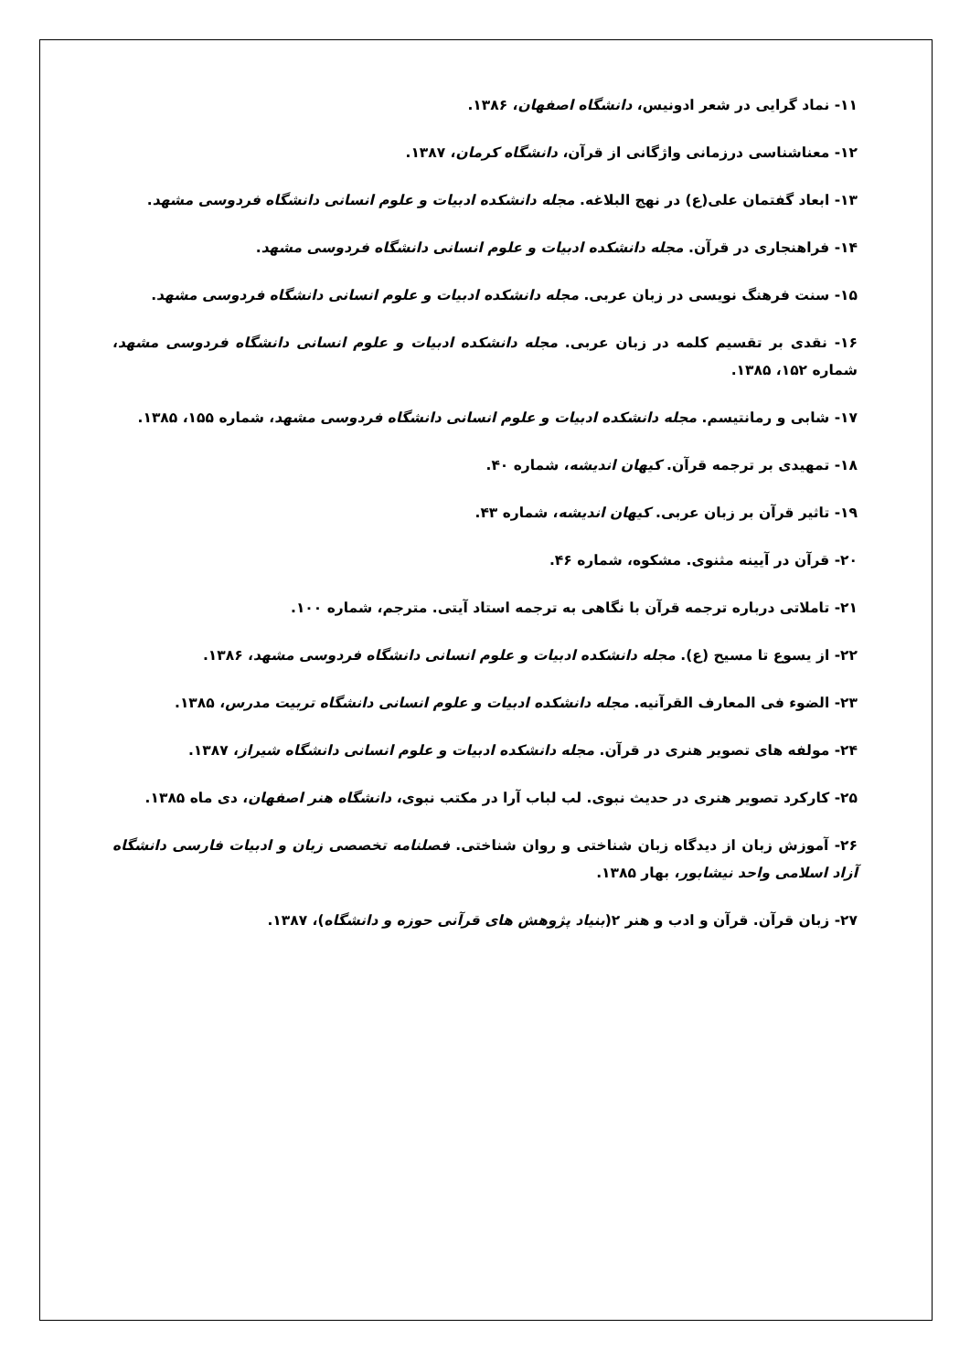۱۱- نماد گرایی در شعر ادونیس، دانشگاه اصفهان، ۱۳۸۶.
۱۲- معناشناسی درزمانی واژگانی از قرآن، دانشگاه کرمان، ۱۳۸۷.
۱۳- ابعاد گفتمان علی(ع) در نهج البلاغه. مجله دانشکده ادبیات و علوم انسانی دانشگاه فردوسی مشهد.
۱۴- فراهنجاری در قرآن. مجله دانشکده ادبیات و علوم انسانی دانشگاه فردوسی مشهد.
۱۵- سنت فرهنگ نویسی در زبان عربی. مجله دانشکده ادبیات و علوم انسانی دانشگاه فردوسی مشهد.
۱۶- نقدی بر تقسیم کلمه در زبان عربی. مجله دانشکده ادبیات و علوم انسانی دانشگاه فردوسی مشهد، شماره ۱۵۲، ۱۳۸۵.
۱۷- شابی و رمانتیسم. مجله دانشکده ادبیات و علوم انسانی دانشگاه فردوسی مشهد، شماره ۱۵۵، ۱۳۸۵.
۱۸- تمهیدی بر ترجمه قرآن. کیهان اندیشه، شماره ۴۰.
۱۹- تاثیر قرآن بر زبان عربی. کیهان اندیشه، شماره ۴۳.
۲۰- قرآن در آیینه مثنوی. مشکوه، شماره ۴۶.
۲۱- تاملاتی درباره ترجمه قرآن با نگاهی به ترجمه استاد آیتی. مترجم، شماره ۱۰۰.
۲۲- از یسوع تا مسیح (ع). مجله دانشکده ادبیات و علوم انسانی دانشگاه فردوسی مشهد، ۱۳۸۶.
۲۳- الضوء فی المعارف القرآنیه. مجله دانشکده ادبیات و علوم انسانی دانشگاه تربیت مدرس، ۱۳۸۵.
۲۴- مولفه های تصویر هنری در قرآن. مجله دانشکده ادبیات و علوم انسانی دانشگاه شیراز، ۱۳۸۷.
۲۵- کارکرد تصویر هنری در حدیث نبوی. لب لباب آرا در مکتب نبوی، دانشگاه هنر اصفهان، دی ماه ۱۳۸۵.
۲۶- آموزش زبان از دیدگاه زبان شناختی و روان شناختی. فصلنامه تخصصی زبان و ادبیات فارسی دانشگاه آزاد اسلامی واحد نیشابور، بهار ۱۳۸۵.
۲۷- زبان قرآن. قرآن و ادب و هنر ۲(بنیاد پژوهش های قرآنی حوزه و دانشگاه)، ۱۳۸۷.